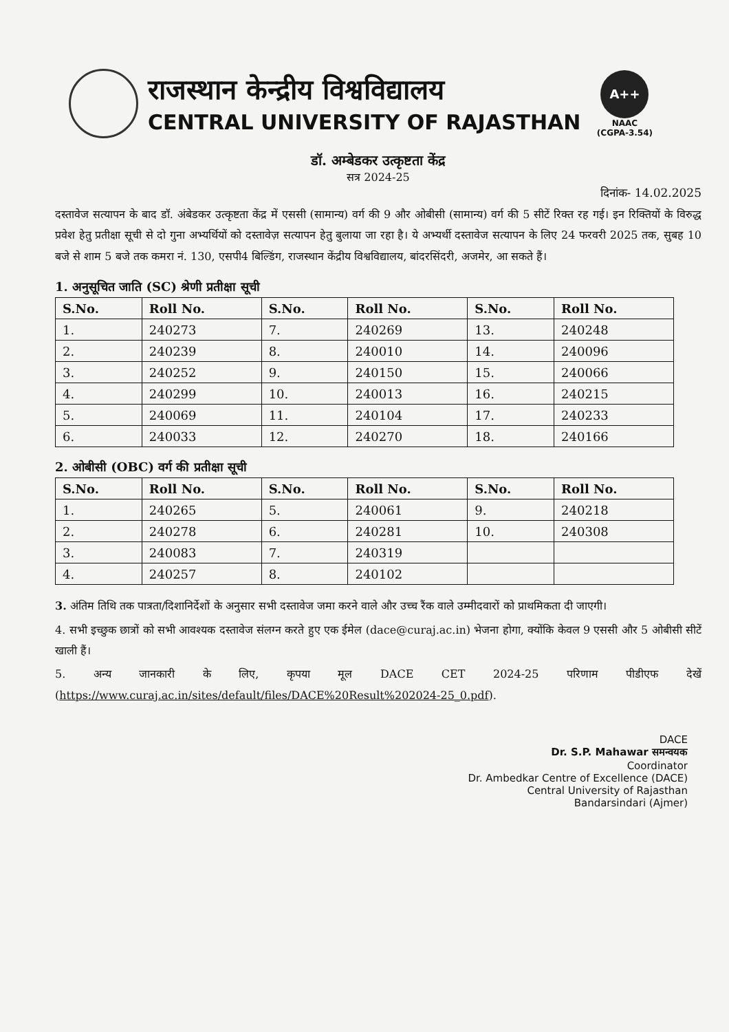राजस्थान केन्द्रीय विश्वविद्यालय
CENTRAL UNIVERSITY OF RAJASTHAN
A++
NAAC
(CGPA-3.54)
डॉ. अम्बेडकर उत्कृष्टता केंद्र
सत्र 2024-25
दिनांक- 14.02.2025
दस्तावेज सत्यापन के बाद डॉ. अंबेडकर उत्कृष्टता केंद्र में एससी (सामान्य) वर्ग की 9 और ओबीसी (सामान्य) वर्ग की 5 सीटें रिक्त रह गई। इन रिक्तियों के विरुद्ध प्रवेश हेतु प्रतीक्षा सूची से दो गुना अभ्यर्थियों को दस्तावेज़ सत्यापन हेतु बुलाया जा रहा है। ये अभ्यर्थी दस्तावेज सत्यापन के लिए 24 फरवरी 2025 तक, सुबह 10 बजे से शाम 5 बजे तक कमरा नं. 130, एसपी4 बिल्डिंग, राजस्थान केंद्रीय विश्वविद्यालय, बांदरसिंदरी, अजमेर, आ सकते हैं।
1. अनुसूचित जाति (SC) श्रेणी प्रतीक्षा सूची
| S.No. | Roll No. | S.No. | Roll No. | S.No. | Roll No. |
| --- | --- | --- | --- | --- | --- |
| 1. | 240273 | 7. | 240269 | 13. | 240248 |
| 2. | 240239 | 8. | 240010 | 14. | 240096 |
| 3. | 240252 | 9. | 240150 | 15. | 240066 |
| 4. | 240299 | 10. | 240013 | 16. | 240215 |
| 5. | 240069 | 11. | 240104 | 17. | 240233 |
| 6. | 240033 | 12. | 240270 | 18. | 240166 |
2. ओबीसी (OBC) वर्ग की प्रतीक्षा सूची
| S.No. | Roll No. | S.No. | Roll No. | S.No. | Roll No. |
| --- | --- | --- | --- | --- | --- |
| 1. | 240265 | 5. | 240061 | 9. | 240218 |
| 2. | 240278 | 6. | 240281 | 10. | 240308 |
| 3. | 240083 | 7. | 240319 | | |
| 4. | 240257 | 8. | 240102 | | |
3. अंतिम तिथि तक पात्रता/दिशानिर्देशों के अनुसार सभी दस्तावेज जमा करने वाले और उच्च रैंक वाले उम्मीदवारों को प्राथमिकता दी जाएगी।
4. सभी इच्छुक छात्रों को सभी आवश्यक दस्तावेज संलग्न करते हुए एक ईमेल (dace@curaj.ac.in) भेजना होगा, क्योंकि केवल 9 एससी और 5 ओबीसी सीटें खाली हैं।
5. अन्य जानकारी के लिए, कृपया मूल DACE CET 2024-25 परिणाम पीडीएफ देखें (https://www.curaj.ac.in/sites/default/files/DACE%20Result%202024-25_0.pdf).
DACE
Dr. S.P. Mahawar समन्वयक
Coordinator
Dr. Ambedkar Centre of Excellence (DACE)
Central University of Rajasthan
Bandarsindari (Ajmer)